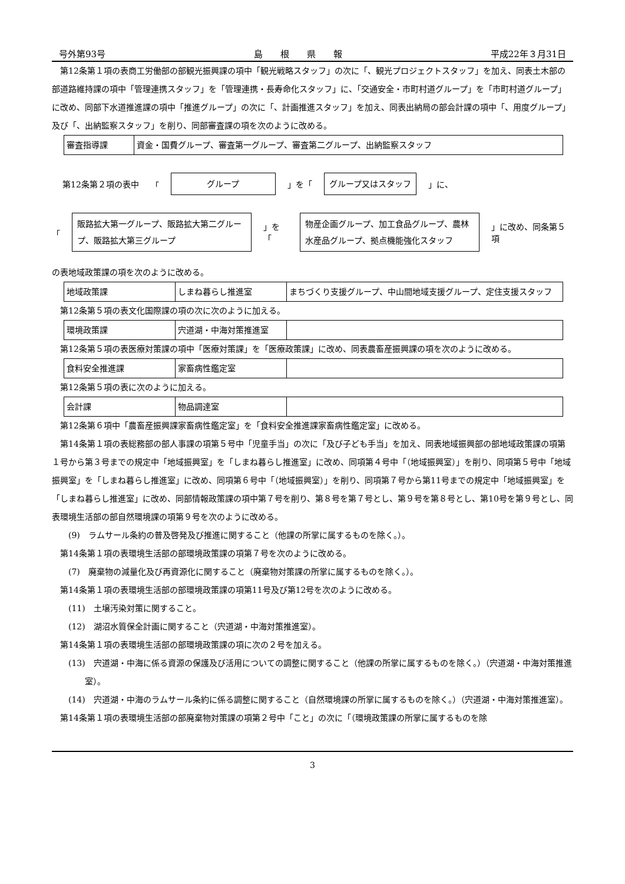号外第93号 島　　根　　県　　報 平成22年３月31日
第12条第１項の表商工労働部の部観光振興課の項中「観光戦略スタッフ」の次に「、観光プロジェクトスタッフ」を加え、同表土木部の部道路維持課の項中「管理連携スタッフ」を「管理連携・長寿命化スタッフ」に、「交通安全・市町村道グループ」を「市町村道グループ」に改め、同部下水道推進課の項中「推進グループ」の次に「、計画推進スタッフ」を加え、同表出納局の部会計課の項中「、用度グループ」及び「、出納監察スタッフ」を削り、同部審査課の項を次のように改める。
| 審査指導課 | 資金・国費グループ、審査第一グループ、審査第二グループ、出納監察スタッフ |
第12条第２項の表中 「 グループ 」を「 グループ又はスタッフ 」に、
「 販路拡大第一グループ、販路拡大第二グループ、販路拡大第三グループ 」を「 物産企画グループ、加工食品グループ、農林水産品グループ、拠点機能強化スタッフ 」に改め、同条第５項
の表地域政策課の項を次のように改める。
| 地域政策課 | しまね暮らし推進室 | まちづくり支援グループ、中山間地域支援グループ、定住支援スタッフ |
第12条第５項の表文化国際課の項の次に次のように加える。
| 環境政策課 | 宍道湖・中海対策推進室 | |
第12条第５項の表医療対策課の項中「医療対策課」を「医療政策課」に改め、同表農畜産振興課の項を次のように改める。
| 食料安全推進課 | 家畜病性鑑定室 | |
第12条第５項の表に次のように加える。
| 会計課 | 物品調達室 | |
第12条第６項中「農畜産振興課家畜病性鑑定室」を「食料安全推進課家畜病性鑑定室」に改める。
第14条第１項の表総務部の部人事課の項第５号中「児童手当」の次に「及び子ども手当」を加え、同表地域振興部の部地域政策課の項第１号から第３号までの規定中「地域振興室」を「しまね暮らし推進室」に改め、同項第４号中「（地域振興室）」を削り、同項第５号中「地域振興室」を「しまね暮らし推進室」に改め、同項第６号中「（地域振興室）」を削り、同項第７号から第11号までの規定中「地域振興室」を「しまね暮らし推進室」に改め、同部情報政策課の項中第７号を削り、第８号を第７号とし、第９号を第８号とし、第10号を第９号とし、同表環境生活部の部自然環境課の項第９号を次のように改める。
(9)　ラムサール条約の普及啓発及び推進に関すること（他課の所掌に属するものを除く。）。
第14条第１項の表環境生活部の部環境政策課の項第７号を次のように改める。
(7)　廃棄物の減量化及び再資源化に関すること（廃棄物対策課の所掌に属するものを除く。）。
第14条第１項の表環境生活部の部環境政策課の項第11号及び第12号を次のように改める。
(11)　土壌汚染対策に関すること。
(12)　湖沼水質保全計画に関すること（宍道湖・中海対策推進室）。
第14条第１項の表環境生活部の部環境政策課の項に次の２号を加える。
(13)　宍道湖・中海に係る資源の保護及び活用についての調整に関すること（他課の所掌に属するものを除く。）（宍道湖・中海対策推進室）。
(14)　宍道湖・中海のラムサール条約に係る調整に関すること（自然環境課の所掌に属するものを除く。）（宍道湖・中海対策推進室）。
第14条第１項の表環境生活部の部廃棄物対策課の項第２号中「こと」の次に「（環境政策課の所掌に属するものを除
3